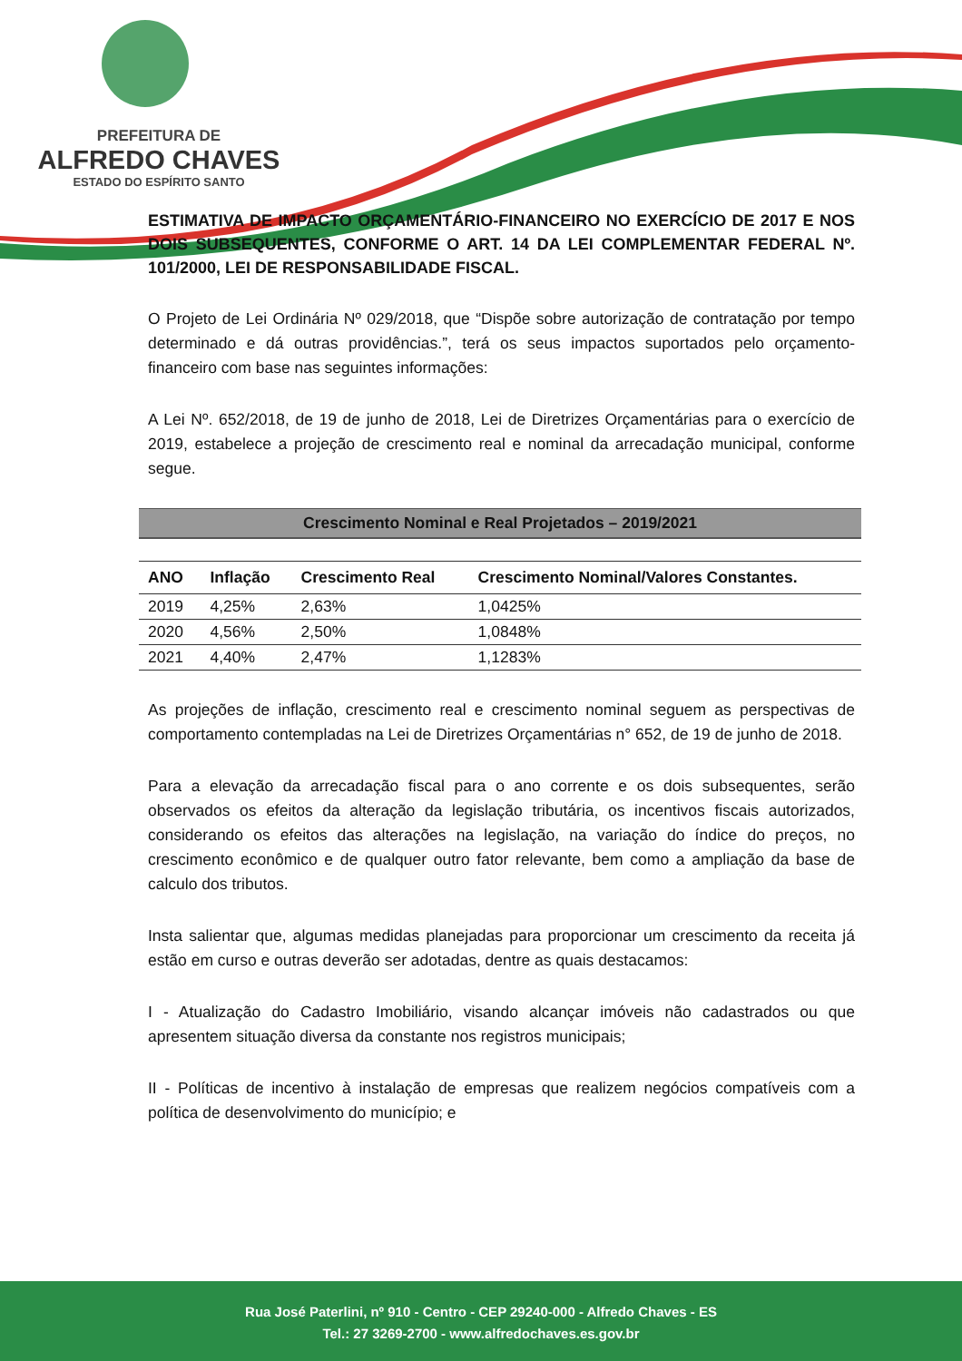PREFEITURA DE
ALFREDO CHAVES
ESTADO DO ESPÍRITO SANTO
ESTIMATIVA DE IMPACTO ORÇAMENTÁRIO-FINANCEIRO NO EXERCÍCIO DE 2017 E NOS DOIS SUBSEQUENTES, CONFORME O ART. 14 DA LEI COMPLEMENTAR FEDERAL Nº. 101/2000, LEI DE RESPONSABILIDADE FISCAL.
O Projeto de Lei Ordinária Nº 029/2018, que “Dispõe sobre autorização de contratação por tempo determinado e dá outras providências.”, terá os seus impactos suportados pelo orçamento-financeiro com base nas seguintes informações:
A Lei Nº. 652/2018, de 19 de junho de 2018, Lei de Diretrizes Orçamentárias para o exercício de 2019, estabelece a projeção de crescimento real e nominal da arrecadação municipal, conforme segue.
| Crescimento Nominal e Real Projetados – 2019/2021 | | | |
| ANO | Inflação | Crescimento Real | Crescimento Nominal/Valores Constantes. |
| 2019 | 4,25% | 2,63% | 1,0425% |
| 2020 | 4,56% | 2,50% | 1,0848% |
| 2021 | 4,40% | 2,47% | 1,1283% |
As projeções de inflação, crescimento real e crescimento nominal seguem as perspectivas de comportamento contempladas na Lei de Diretrizes Orçamentárias n° 652, de 19 de junho de 2018.
Para a elevação da arrecadação fiscal para o ano corrente e os dois subsequentes, serão observados os efeitos da alteração da legislação tributária, os incentivos fiscais autorizados, considerando os efeitos das alterações na legislação, na variação do índice do preços, no crescimento econômico e de qualquer outro fator relevante, bem como a ampliação da base de calculo dos tributos.
Insta salientar que, algumas medidas planejadas para proporcionar um crescimento da receita já estão em curso e outras deverão ser adotadas, dentre as quais destacamos:
I - Atualização do Cadastro Imobiliário, visando alcançar imóveis não cadastrados ou que apresentem situação diversa da constante nos registros municipais;
II - Políticas de incentivo à instalação de empresas que realizem negócios compatíveis com a política de desenvolvimento do município; e
Rua José Paterlini, nº 910 - Centro - CEP 29240-000 - Alfredo Chaves - ES
Tel.: 27 3269-2700 - www.alfredochaves.es.gov.br